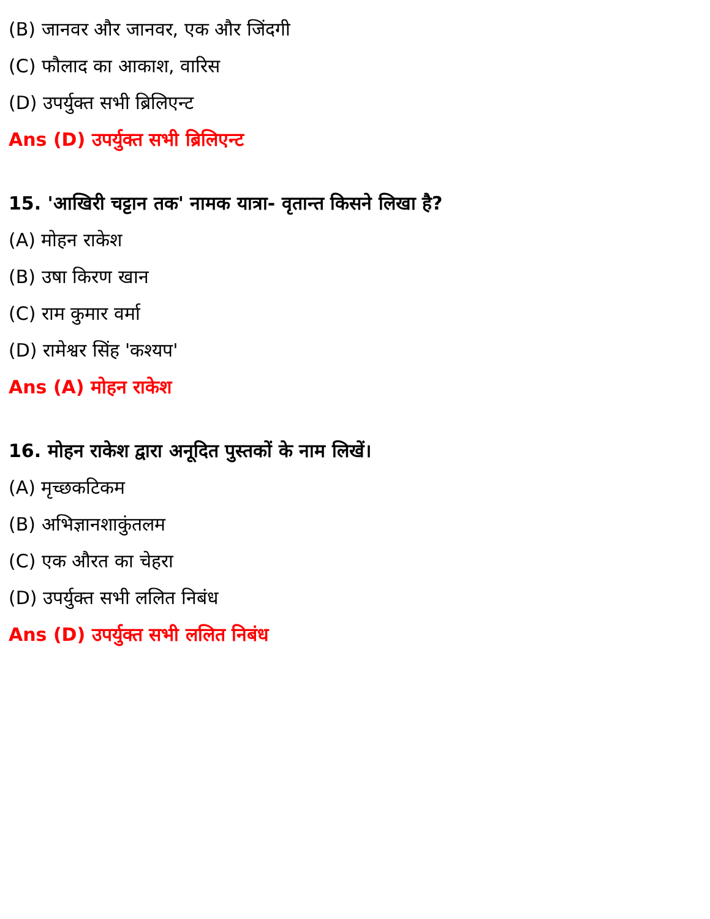(B) जानवर और जानवर, एक और जिंदगी
(C) फौलाद का आकाश, वारिस
(D) उपर्युक्त सभी ब्रिलिएन्ट
Ans (D) उपर्युक्त सभी ब्रिलिएन्ट
15. 'आखिरी चट्टान तक' नामक यात्रा- वृतान्त किसने लिखा है?
(A) मोहन राकेश
(B) उषा किरण खान
(C) राम कुमार वर्मा
(D) रामेश्वर सिंह 'कश्यप'
Ans (A) मोहन राकेश
16. मोहन राकेश द्वारा अनूदित पुस्तकों के नाम लिखें।
(A) मृच्छकटिकम
(B) अभिज्ञानशाकुंतलम
(C) एक औरत का चेहरा
(D) उपर्युक्त सभी ललित निबंध
Ans (D) उपर्युक्त सभी ललित निबंध